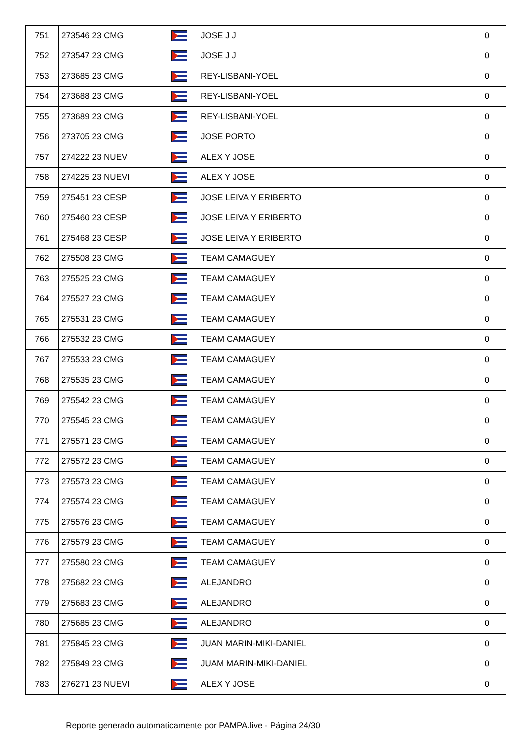| 751 | 273546 23 CMG | | JOSE J J | 0 |
| 752 | 273547 23 CMG | | JOSE J J | 0 |
| 753 | 273685 23 CMG | | REY-LISBANI-YOEL | 0 |
| 754 | 273688 23 CMG | | REY-LISBANI-YOEL | 0 |
| 755 | 273689 23 CMG | | REY-LISBANI-YOEL | 0 |
| 756 | 273705 23 CMG | | JOSE PORTO | 0 |
| 757 | 274222 23 NUEV | | ALEX Y JOSE | 0 |
| 758 | 274225 23 NUEVI | | ALEX Y JOSE | 0 |
| 759 | 275451 23 CESP | | JOSE LEIVA Y ERIBERTO | 0 |
| 760 | 275460 23 CESP | | JOSE LEIVA Y ERIBERTO | 0 |
| 761 | 275468 23 CESP | | JOSE LEIVA Y ERIBERTO | 0 |
| 762 | 275508 23 CMG | | TEAM CAMAGUEY | 0 |
| 763 | 275525 23 CMG | | TEAM CAMAGUEY | 0 |
| 764 | 275527 23 CMG | | TEAM CAMAGUEY | 0 |
| 765 | 275531 23 CMG | | TEAM CAMAGUEY | 0 |
| 766 | 275532 23 CMG | | TEAM CAMAGUEY | 0 |
| 767 | 275533 23 CMG | | TEAM CAMAGUEY | 0 |
| 768 | 275535 23 CMG | | TEAM CAMAGUEY | 0 |
| 769 | 275542 23 CMG | | TEAM CAMAGUEY | 0 |
| 770 | 275545 23 CMG | | TEAM CAMAGUEY | 0 |
| 771 | 275571 23 CMG | | TEAM CAMAGUEY | 0 |
| 772 | 275572 23 CMG | | TEAM CAMAGUEY | 0 |
| 773 | 275573 23 CMG | | TEAM CAMAGUEY | 0 |
| 774 | 275574 23 CMG | | TEAM CAMAGUEY | 0 |
| 775 | 275576 23 CMG | | TEAM CAMAGUEY | 0 |
| 776 | 275579 23 CMG | | TEAM CAMAGUEY | 0 |
| 777 | 275580 23 CMG | | TEAM CAMAGUEY | 0 |
| 778 | 275682 23 CMG | | ALEJANDRO | 0 |
| 779 | 275683 23 CMG | | ALEJANDRO | 0 |
| 780 | 275685 23 CMG | | ALEJANDRO | 0 |
| 781 | 275845 23 CMG | | JUAN MARIN-MIKI-DANIEL | 0 |
| 782 | 275849 23 CMG | | JUAM MARIN-MIKI-DANIEL | 0 |
| 783 | 276271 23 NUEVI | | ALEX Y JOSE | 0 |
Reporte generado automaticamente por PAMPA.live - Página 24/30